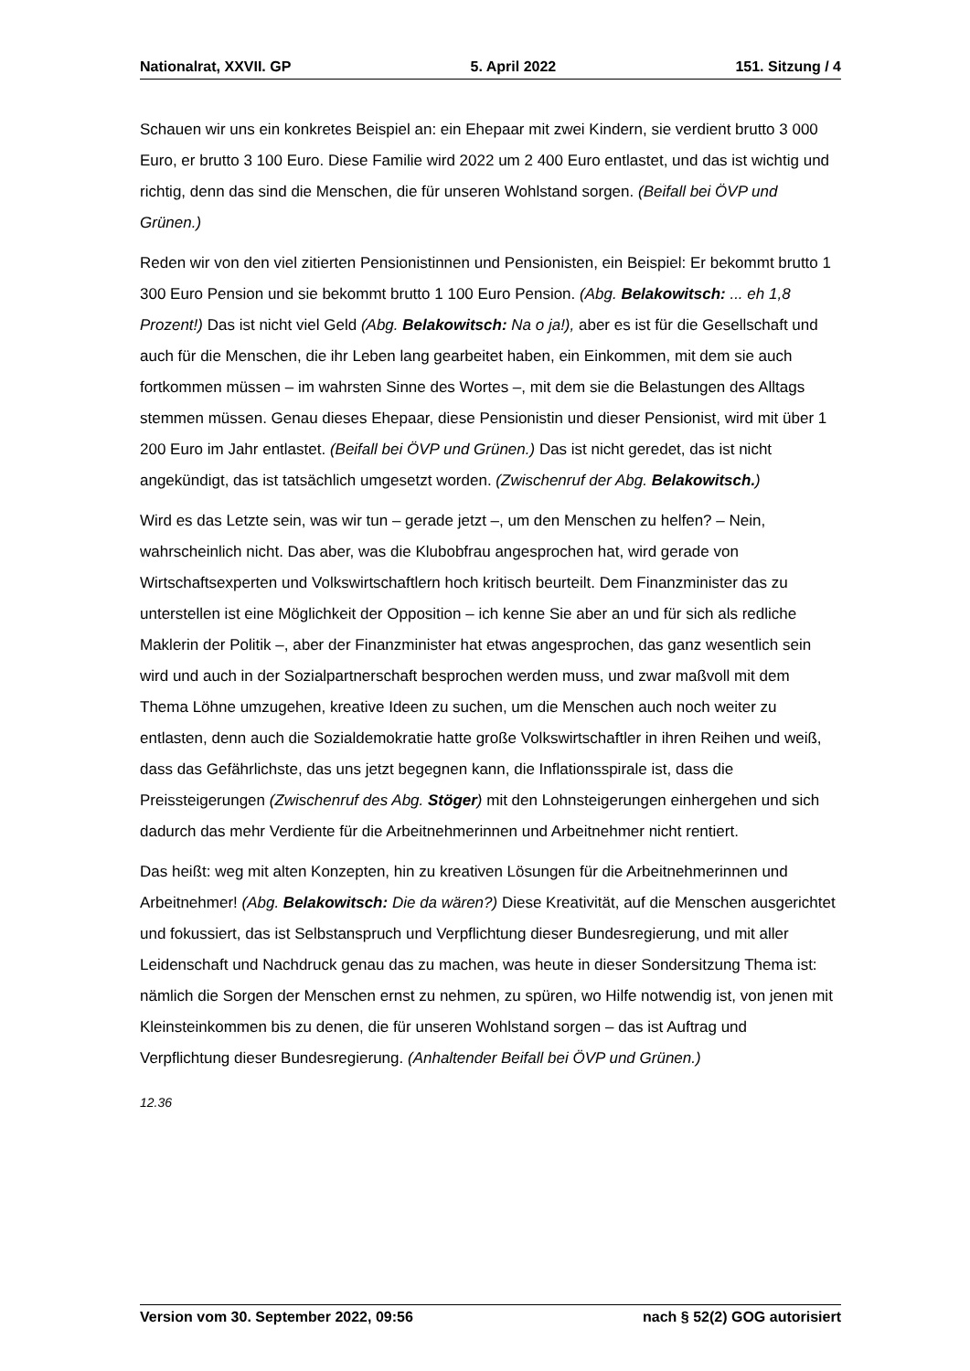Nationalrat, XXVII. GP 5. April 2022 151. Sitzung / 4
Schauen wir uns ein konkretes Beispiel an: ein Ehepaar mit zwei Kindern, sie verdient brutto 3 000 Euro, er brutto 3 100 Euro. Diese Familie wird 2022 um 2 400 Euro entlastet, und das ist wichtig und richtig, denn das sind die Menschen, die für unseren Wohlstand sorgen. (Beifall bei ÖVP und Grünen.)
Reden wir von den viel zitierten Pensionistinnen und Pensionisten, ein Beispiel: Er bekommt brutto 1 300 Euro Pension und sie bekommt brutto 1 100 Euro Pension. (Abg. Belakowitsch: ... eh 1,8 Prozent!) Das ist nicht viel Geld (Abg. Belakowitsch: Na o ja!), aber es ist für die Gesellschaft und auch für die Menschen, die ihr Leben lang gearbeitet haben, ein Einkommen, mit dem sie auch fortkommen müssen – im wahrsten Sinne des Wortes –, mit dem sie die Belastungen des Alltags stemmen müssen. Genau dieses Ehepaar, diese Pensionistin und dieser Pensionist, wird mit über 1 200 Euro im Jahr entlastet. (Beifall bei ÖVP und Grünen.) Das ist nicht geredet, das ist nicht angekündigt, das ist tatsächlich umgesetzt worden. (Zwischenruf der Abg. Belakowitsch.)
Wird es das Letzte sein, was wir tun – gerade jetzt –, um den Menschen zu helfen? – Nein, wahrscheinlich nicht. Das aber, was die Klubobfrau angesprochen hat, wird gerade von Wirtschaftsexperten und Volkswirtschaftlern hoch kritisch beurteilt. Dem Finanzminister das zu unterstellen ist eine Möglichkeit der Opposition – ich kenne Sie aber an und für sich als redliche Maklerin der Politik –, aber der Finanzminister hat etwas angesprochen, das ganz wesentlich sein wird und auch in der Sozialpartnerschaft besprochen werden muss, und zwar maßvoll mit dem Thema Löhne umzugehen, kreative Ideen zu suchen, um die Menschen auch noch weiter zu entlasten, denn auch die Sozialdemokratie hatte große Volkswirtschaftler in ihren Reihen und weiß, dass das Gefährlichste, das uns jetzt begegnen kann, die Inflationsspirale ist, dass die Preissteigerungen (Zwischenruf des Abg. Stöger) mit den Lohnsteigerungen einhergehen und sich dadurch das mehr Verdiente für die Arbeitnehmerinnen und Arbeitnehmer nicht rentiert.
Das heißt: weg mit alten Konzepten, hin zu kreativen Lösungen für die Arbeitnehmerinnen und Arbeitnehmer! (Abg. Belakowitsch: Die da wären?) Diese Kreativität, auf die Menschen ausgerichtet und fokussiert, das ist Selbstanspruch und Verpflichtung dieser Bundesregierung, und mit aller Leidenschaft und Nachdruck genau das zu machen, was heute in dieser Sondersitzung Thema ist: nämlich die Sorgen der Menschen ernst zu nehmen, zu spüren, wo Hilfe notwendig ist, von jenen mit Kleinsteinkommen bis zu denen, die für unseren Wohlstand sorgen – das ist Auftrag und Verpflichtung dieser Bundesregierung. (Anhaltender Beifall bei ÖVP und Grünen.)
12.36
Version vom 30. September 2022, 09:56 nach § 52(2) GOG autorisiert